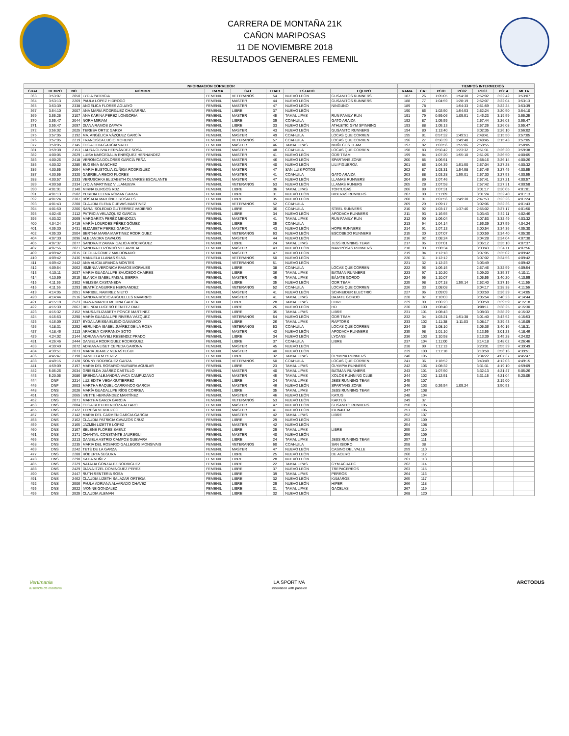CARRERA DE MONTAÑA 21K
CAÑON MARIPOSAS
11 DE NOVIEMBRE 2018
RESULTADOS GENERALES FEMENIL
| INFORMACION CORREDOR | | | | | | | | | | | TIEMPOS INTERMEDIOS | | | | |
| --- | --- | --- | --- | --- | --- | --- | --- | --- | --- | --- | --- | --- | --- | --- | --- |
| GRAL. | TIEMPO | NO | NOMBRE | RAMA | CAT. | EDAD | ESTADO | EQUIPO | RAMA | CAT. | PC01 | PC02 | PC03 | PC14 | META |
| 363 | 3:53:07 | 2050 | LYDIA PATRICIA | FEMENIL | VETERANOS | 54 | NUEVO LEÓN | GUSANITOS RUNNERS | 187 | 26 | 1:05:05 | 1:54:38 | 2:52:02 | 3:22:42 | 3:53:07 |
| 364 | 3:53:13 | 2269 | PAULA LOPEZ HIDROGO | FEMENIL | MASTER | 44 | NUEVO LEÓN | GUSANITOS RUNNERS | 188 | 77 | 1:04:59 | 1:28:19 | 2:52:07 | 3:22:04 | 3:53:13 |
| 365 | 3:53:39 | 2338 | ANGÉLICA FLORES AGUAYO | FEMENIL | MASTER | 47 | NUEVO LEÓN | NINGUNO | 189 | 78 | | 1:54:33 | 2:51:59 | 3:22:24 | 3:53:39 |
| 367 | 3:54:10 | 2007 | ANA MARIA RODRGUEZ CHAVARRIA | FEMENIL | LIBRE | 37 | NUEVO LEÓN | | 190 | 86 | 1:02:50 | 1:54:53 | 2:52:24 | 3:20:50 | 3:54:10 |
| 369 | 3:55:25 | 2107 | ANA KARINA PEREZ LONGORIA | FEMENIL | MASTER | 45 | TAMAULIPAS | RUN FAMILY RUN | 191 | 79 | 0:59:06 | 1:09:51 | 2:46:23 | 3:19:59 | 3:55:25 |
| 370 | 3:55:47 | 2044 | NORA MIRIAM | FEMENIL | LIBRE | 39 | COAHUILA | GATO ARAIZA | 192 | 87 | 1:05:59 | | 2:57:44 | 3:26:03 | 3:55:47 |
| 371 | 3:55:47 | 2097 | DIANA RAMOS ZAPATA | FEMENIL | LIBRE | 33 | NUEVO LEÓN | ATHLETIC GYM SPINNING | 193 | 88 | 1:05:13 | | 2:57:26 | 3:26:08 | 3:55:47 |
| 372 | 3:56:02 | 2025 | TERESA ORTIZ GARZA | FEMENIL | MASTER | 43 | NUEVO LEÓN | GUSANITO RUNNERS | 194 | 80 | 1:13:40 | | 3:02:35 | 3:26:10 | 3:56:02 |
| 375 | 3:57:05 | 2192 | MA. ANGÉLICA VÁZQUEZ GARCÍA | FEMENIL | MASTER | 49 | COAHUILA | LOCAS QUE CORREN | 195 | 81 | 0:57:32 | 1:49:51 | 2:48:41 | 3:15:50 | 3:57:05 |
| 376 | 3:57:05 | 2219 | FRANCISCA LUCIO MORENO | FEMENIL | VETERANOS | 57 | COAHUILA | LOCAS QUE CORREN | 196 | 27 | 0:56:39 | 1:49:48 | 2:48:45 | 3:15:43 | 3:57:05 |
| 377 | 3:58:05 | 2145 | OLGA LIDIA GARCIA VALLE | FEMENIL | MASTER | 46 | TAMAULIPAS | MUÑECOS TEAM | 197 | 82 | 1:03:56 | 1:55:06 | 2:58:55 | | 3:58:05 |
| 381 | 3:59:38 | 2153 | LAURA OLIVIA HERNÁNDEZ SOSA | FEMENIL | MASTER | 48 | COAHUILA | LOCAS QUE CORREN | 198 | 83 | 0:56:42 | 1:23:32 | 2:51:31 | 3:26:20 | 3:59:38 |
| 382 | 4:00:05 | 2029 | LUISA NARCEDALIA ENRÍQUEZ HERNANDEZ | FEMENIL | MASTER | 41 | NUEVO LEÓN | ODR TEAM | 199 | 84 | 1:07:20 | 1:55:10 | 2:51:26 | 3:26:50 | 4:00:05 |
| 383 | 4:00:26 | 2418 | VERONICA DOLORES GARCÍA PEÑA | FEMENIL | MASTER | 46 | NUEVO LEÓN | SPARTANS ZONE | 200 | 85 | 1:06:51 | | 2:58:16 | 3:26:14 | 4:00:26 |
| 385 | 4:00:32 | 2285 | EUGENIA SANCHEZ | FEMENIL | MASTER | 40 | NUEVO LEÓN | LILI FIGUEROA | 201 | 86 | 1:04:39 | 1:51:50 | 2:57:04 | 3:27:28 | 4:00:32 |
| 386 | 4:00:55 | 2064 | MARIA EUSTOLIA ZUÑIGA RODRIGUEZ | FEMENIL | MASTER | 47 | SAN LUIS POTOS | | 202 | 87 | 1:03:31 | 1:54:58 | 2:57:46 | 3:27:45 | 4:00:55 |
| 387 | 4:00:55 | 2320 | GABRIELA RECIO FLORES | FEMENIL | MASTER | 41 | COAHUILA | GATO ARAIZA | 203 | 88 | 1:03:28 | 1:55:01 | 2:57:30 | 3:27:53 | 4:00:55 |
| 388 | 4:00:57 | 2333 | VERUSCHKA ELIZABETH OLIVARES ESCALANTE | FEMENIL | MASTER | 47 | NUEVO LEÓN | LLAMAS RUNNERS | 204 | 89 | 1:07:46 | | 2:57:41 | 3:27:21 | 4:00:57 |
| 389 | 4:00:58 | 2334 | LYDIA MARTINEZ VILLANUEVA | FEMENIL | VETERANOS | 53 | NUEVO LEÓN | LLAMAS RUNERS | 205 | 28 | 1:07:58 | | 2:57:42 | 3:27:31 | 4:00:58 |
| 390 | 4:01:01 | 2140 | MIRNA BURGOS RDZ. | FEMENIL | LIBRE | 36 | TAMAULIPAS | TORTUGAS | 206 | 89 | 1:07:31 | | 3:01:17 | 3:30:05 | 4:01:01 |
| 391 | 4:01:13 | 2502 | YURIDIA ELENA ROMAN GARZA | FEMENIL | LIBRE | 31 | NUEVO LEÓN | RIBERAS RUNNERS | 207 | 90 | 1:11:09 | | 3:01:24 | 3:32:40 | 4:01:13 |
| 392 | 4:01:24 | 2387 | ROSALIA MARTÍNEZ ROSALES | FEMENIL | LIBRE | 35 | NUEVO LEÓN | | 208 | 91 | 1:01:56 | 1:49:38 | 2:47:53 | 3:23:26 | 4:01:24 |
| 393 | 4:01:43 | 2200 | CLAUDIA ELENA CUEVAS MARTINEZ | FEMENIL | VETERANOS | 52 | COAHUILA | | 209 | 29 | 1:09:17 | | 3:02:06 | 3:32:36 | 4:01:43 |
| 394 | 4:01:50 | 2206 | SARAI SOLEDAD GUTIERREZ VADIERIO | FEMENIL | LIBRE | 36 | COAHUILA | STEEL RUNNERS | 210 | 92 | 1:03:17 | 1:37:46 | 2:55:02 | 3:27:17 | 4:01:50 |
| 395 | 4:02:46 | 2112 | PATRICIA VELAZQUEZ GARCIA | FEMENIL | LIBRE | 34 | NUEVO LEÓN | APODACA RUNNERS | 211 | 93 | 1:16:55 | | 3:03:43 | 3:32:11 | 4:02:46 |
| 396 | 4:03:32 | 2069 | MARGARITA PERÉZ MENDOZA | FEMENIL | MASTER | 41 | TAMAULIPAS | RUN FAMILY RUN | 212 | 90 | 1:06:04 | | 3:07:53 | 3:32:49 | 4:03:32 |
| 400 | 4:04:24 | 2419 | MARÍA LOURDES PÉREZ GÓMEZ | FEMENIL | LIBRE | 35 | COAHUILA | | 213 | 94 | 1:04:14 | | 2:56:39 | 3:27:59 | 4:04:24 |
| 401 | 4:05:30 | 2431 | ELIZABETH PEREZ GARCIA | FEMENIL | MASTER | 43 | NUEVO LEÓN | HOPE RUNNERS | 214 | 91 | 1:07:13 | | 3:00:54 | 3:34:36 | 4:05:30 |
| 402 | 4:05:30 | 2504 | BERTHA MARIA MARTINEZ RODRIGUEZ | FEMENIL | VETERANOS | 63 | NUEVO LEÓN | ESCOBEDO RUNNERS | 215 | 30 | 1:07:07 | | 3:00:59 | 3:34:40 | 4:05:30 |
| 404 | 4:07:30 | 2096 | ALEJANDRA DAVALOS | FEMENIL | MASTER | 44 | NUEVO LEÓN | | 216 | 92 | 1:08:24 | | 3:04:28 | 3:34:04 | 4:07:30 |
| 405 | 4:07:37 | 2077 | SANDRA ITZAMAR GALICIA RODRIGUEZ | FEMENIL | LIBRE | 24 | TAMAULIPAS | JESS RUNNING TEAM | 217 | 95 | 1:07:01 | | 3:06:12 | 3:35:10 | 4:07:37 |
| 407 | 4:07:56 | 2021 | SANDRA ELIZONDO VILLARREAL | FEMENIL | MASTER | 43 | NUEVO LEÓN | MARIPOSAS RUNNERS | 218 | 93 | 1:08:34 | | 3:03:43 | 3:34:11 | 4:07:56 |
| 409 | 4:09:42 | 2015 | CECILIA GOMEZ MALDONADO | FEMENIL | MASTER | 47 | NUEVO LEÓN | | 219 | 94 | 1:12:18 | | 3:07:05 | 3:35:02 | 4:09:42 |
| 410 | 4:09:42 | 2436 | MANUELA LLANAS SILVA | FEMENIL | VETERANOS | 50 | NUEVO LEÓN | | 220 | 31 | 1:12:12 | | 3:07:02 | 3:34:56 | 4:09:42 |
| 411 | 4:09:42 | 2442 | ANA ALICIA ARANDA MONTES | FEMENIL | VETERANOS | 51 | NUEVO LEÓN | | 221 | 32 | 1:12:23 | | 3:06:49 | | 4:09:42 |
| 412 | 4:09:54 | 2062 | ISMENIA VERONICA RAMOS MORALES | FEMENIL | LIBRE | 38 | COAHUILA | LOCAS QUE CORREN | 222 | 96 | 1:06:15 | | 2:57:46 | 3:32:59 | 4:09:54 |
| 413 | 4:10:11 | 2037 | MARIA GUADALUPE SAUCEDO CHAIRES | FEMENIL | LIBRE | 36 | TAMAULIPAS | BATMAN RUNNERS | 223 | 97 | 1:10:20 | | 3:09:20 | 3:35:37 | 4:10:11 |
| 414 | 4:10:59 | 2515 | BLANCA ISABEL FAISAL SIERRA | FEMENIL | MASTER | 45 | TAMAULIPAS | BÁJATE GORDO | 224 | 95 | 1:10:07 | | 3:05:55 | 3:40:20 | 4:10:59 |
| 415 | 4:11:55 | 2302 | MELISSA CASTANEDA | FEMENIL | LIBRE | 35 | NUEVO LEÓN | ODR TEAM | 225 | 98 | 1:07:18 | 1:55:14 | 2:52:40 | 3:37:15 | 4:11:55 |
| 416 | 4:11:56 | 2293 | BEATRÍZ AGUIRRE HERNANDEZ | FEMENIL | VETERANOS | 52 | COAHUILA | LOCAS QUE CORREN | 226 | 33 | 1:08:08 | | 3:04:17 | 3:38:38 | 4:11:56 |
| 419 | 4:14:05 | 2051 | MARIBEL RAMIREZ NIETO | FEMENIL | MASTER | 41 | NUEVO LEÓN | SCHNEIDER ELECTRIC | 227 | 96 | 1:09:09 | | 3:03:59 | 3:36:39 | 4:14:05 |
| 420 | 4:14:44 | 2516 | SANDRA ROCIO ARGUELLES NAVARRO | FEMENIL | MASTER | 41 | TAMAULIPAS | BAJATE GORDO | 228 | 97 | 1:10:03 | | 3:05:54 | 3:40:23 | 4:14:44 |
| 421 | 4:15:18 | 2523 | DIANA MARILU MEDINA GARCÍA | FEMENIL | LIBRE | 28 | TAMAULIPAS | LIBRE | 229 | 99 | 1:06:23 | | 3:09:58 | 3:39:59 | 4:15:18 |
| 422 | 4:15:30 | 2067 | BELINDA LUCERO BENITEZ DIAZ | FEMENIL | LIBRE | 26 | NUEVO LEÓN | HD | 230 | 100 | 1:08:40 | | 3:08:11 | 3:38:25 | 4:15:30 |
| 423 | 4:15:32 | 2152 | MAURA ELIZABETH PONCE MARTINEZ | FEMENIL | LIBRE | 35 | TAMAULIPAS | LIBRE | 231 | 101 | 1:08:43 | | 3:08:33 | 3:38:29 | 4:15:32 |
| 424 | 4:15:53 | 2290 | MARÍA GUADALUPE RIVERA VÁZQUEZ | FEMENIL | VETERANOS | 54 | NUEVO LEÓN | ODR TEAM | 232 | 34 | 1:03:21 | 1:51:38 | 3:01:40 | 3:43:52 | 4:15:53 |
| 425 | 4:16:09 | 2337 | EYDA LARISSA ELIGIO DAMASCO | FEMENIL | LIBRE | 26 | TAMAULIPAS | RAPTORS | 233 | 102 | 1:11:38 | 1:11:03 | 3:08:17 | 3:39:43 | 4:16:09 |
| 426 | 4:18:31 | 2292 | HERLINDA ISABEL JUÁREZ DE LA ROSA | FEMENIL | VETERANOS | 53 | COAHUILA | LOCAS QUE CORREN | 234 | 35 | 1:08:10 | | 3:05:36 | 3:40:16 | 4:18:31 |
| 427 | 4:18:46 | 2113 | ARACELY CARRANZA SOTO | FEMENIL | MASTER | 42 | NUEVO LEÓN | APODACA RUNNERS | 235 | 98 | 1:01:10 | | 3:13:55 | 3:01:23 | 4:18:46 |
| 429 | 4:24:02 | 2144 | ADRIANA NAYELI RESENDIZ PRADO | FEMENIL | LIBRE | 34 | NUEVO LEÓN | LYCANS | 236 | 103 | 1:10:58 | | 3:13:39 | 3:45:28 | 4:24:02 |
| 431 | 4:26:46 | 2444 | DANIELA RODRIGUEZ RODRIGUEZ | FEMENIL | LIBRE | 37 | COAHUILA | LIBRE | 237 | 104 | 1:11:00 | | 3:14:18 | 3:48:02 | 4:26:46 |
| 433 | 4:39:49 | 2072 | ADRIANA LISET CEPEDA GARONA | FEMENIL | MASTER | 45 | NUEVO LEÓN | | 238 | 99 | 1:11:13 | | 3:23:01 | 3:55:39 | 4:39:49 |
| 434 | 4:39:51 | 2073 | MARIA JUAREZ VERASTEGUI | FEMENIL | MASTER | 40 | NUEVO LEÓN | | 239 | 100 | 1:11:18 | | 3:18:58 | 3:56:16 | 4:39:51 |
| 436 | 4:45:47 | 2198 | DANIELLA M PEREZ | FEMENIL | LIBRE | 32 | TAMAULIPAS | OLYMPIA RUNNERS | 240 | 105 | | | 3:34:22 | 4:07:37 | 4:45:47 |
| 438 | 4:49:15 | 2128 | SONNY RODRIGUEZ GARZA | FEMENIL | VETERANOS | 50 | COAHUILA | LOCAS QUE CORREN | 241 | 36 | 1:18:52 | | 3:43:49 | 4:12:03 | 4:49:15 |
| 441 | 4:59:09 | 2197 | MARIA DEL ROSARIO MURAIRA AGUILAR | FEMENIL | LIBRE | 23 | TAMAULIPAS | OLYMPIA RUNNERS | 242 | 106 | 1:08:32 | | 3:31:31 | 4:19:10 | 4:59:09 |
| 442 | 5:05:26 | 2034 | GRISELDA JUÁREZ CASTILLO | FEMENIL | MASTER | 40 | TAMAULIPAS | BATMAN RUNNERS | 243 | 101 | 1:07:50 | | 3:32:13 | 4:21:47 | 5:05:26 |
| 443 | 5:20:05 | 2086 | BRENDA ALEJANDRA VACA CAMPUZANO | FEMENIL | MASTER | 45 | TAMAULIPAS | XOLOS RUNNING CLUB | 244 | 102 | 1:12:51 | | 3:31:15 | 4:21:04 | 5:20:05 |
| 444 | DNF | 2214 | LUZ EDITH VEGA GUTIERREZ | FEMENIL | LIBRE | 24 | TAMAULIPAS | JESS RUNNING TEAM | 245 | 107 | | | | 2:19:00 | |
| 446 | DNF | 2503 | MARTHA RAQUEL CARRANCO GARCIA | FEMENIL | MASTER | 46 | NUEVO LEÓN | SPARTANS ZONE | 246 | 103 | 0:26:54 | 1:09:24 | | 3:50:53 | |
| 448 | DNS | 2026 | MARÍA GUADALUPE RÍOS CORREA | FEMENIL | LIBRE | 35 | TAMAULIPAS | JESS RUNNING TEAM | 247 | 108 | | | | | |
| 451 | DNS | 2065 | IVETTE HERNÁNDEZ MARTÍNEZ | FEMENIL | MASTER | 46 | NUEVO LEÓN | KATUS | 248 | 104 | | | | | |
| 452 | DNS | 2071 | MARTHA GARZA GARCIA | FEMENIL | VETERANOS | 53 | NUEVO LEÓN | KAKTUS | 249 | 37 | | | | | |
| 453 | DNS | 2084 | OLGA RUTH MENDOZA ALFARO | FEMENIL | MASTER | 47 | NUEVO LEÓN | GUSANITO RUNNERS | 250 | 105 | | | | | |
| 455 | DNS | 2122 | TERESA VERDUZCO | FEMENIL | MASTER | 41 | NUEVO LEÓN | IRUN4UTM | 251 | 106 | | | | | |
| 457 | DNS | 2142 | MARIA DEL CARMEN GARCIA GARCIA | FEMENIL | MASTER | 42 | TAMAULIPAS | LIBRE | 252 | 107 | | | | | |
| 458 | DNS | 2162 | CLAUDIA PATRICIA CAVAZOS CRUZ | FEMENIL | LIBRE | 29 | NUEVO LEÓN | | 253 | 109 | | | | | |
| 459 | DNS | 2165 | JAZMÍN LIZETTE LÓPEZ | FEMENIL | MASTER | 42 | NUEVO LEÓN | | 254 | 108 | | | | | |
| 460 | DNS | 2167 | SELENE FLORES SAENZ | FEMENIL | LIBRE | 29 | TAMAULIPAS | LIBRE | 255 | 110 | | | | | |
| 461 | DNS | 2171 | CHANTAL CONSTANTE JAUREGUI | FEMENIL | MASTER | 40 | NUEVO LEÓN | | 256 | 109 | | | | | |
| 466 | DNS | 2213 | DANIELA ASTRID CAMPOS GUEVARA | FEMENIL | LIBRE | 24 | TAMAULIPAS | JESS RUNNING TEAM | 257 | 111 | | | | | |
| 468 | DNS | 2235 | MARIA DEL ROSARIO GALLEGOS MONSIVAIS | FEMENIL | VETERANOS | 60 | COAHUILA | SAN ISIDRO | 258 | 38 | | | | | |
| 469 | DNS | 2242 | TETÉ DE LA GARZA | FEMENIL | MASTER | 47 | NUEVO LEÓN | CASINO DEL VALLE | 259 | 110 | | | | | |
| 477 | DNS | 2288 | ROBERTA SEGURA | FEMENIL | LIBRE | 25 | NUEVO LEÓN | DE ACERO | 260 | 112 | | | | | |
| 478 | DNS | 2298 | KATIA NUÑEZ | FEMENIL | LIBRE | 28 | NUEVO LEÓN | | 261 | 113 | | | | | |
| 485 | DNS | 2329 | NATALIA GONZALEZ RODRIGUEZ | FEMENIL | LIBRE | 22 | TAMAULIPAS | GYM ACUATIC | 262 | 114 | | | | | |
| 488 | DNS | 2429 | DIANA ITZEL DOMINGUEZ PEREZ | FEMENIL | LIBRE | 37 | NUEVO LEÓN | TREPACERROS | 263 | 115 | | | | | |
| 490 | DNS | 2447 | RUTH RENTERIA SOSA | FEMENIL | LIBRE | 39 | TAMAULIPAS | PERROS | 264 | 116 | | | | | |
| 491 | DNS | 2462 | CLAUDIA LIZETH SALAZAR ORTEGA | FEMENIL | LIBRE | 32 | NUEVO LEÓN | KAMARGS | 265 | 117 | | | | | |
| 492 | DNS | 2506 | PAULA ADRIANA ALVARADO CHAVEZ | FEMENIL | LIBRE | 29 | NUEVO LEÓN | HIPER | 266 | 118 | | | | | |
| 495 | DNS | 2522 | IVONNE GONZALEZ | FEMENIL | LIBRE | 31 | TAMAULIPAS | GACELAS | 267 | 119 | | | | | |
| 496 | DNS | 2525 | CLAUDIA ALEMAN | FEMENIL | LIBRE | 32 | NUEVO LEÓN | | 268 | 120 | | | | | |
Vertimania
tu tienda de montaña
LA SPORTIVA
innovation with passion
ARCTODUS